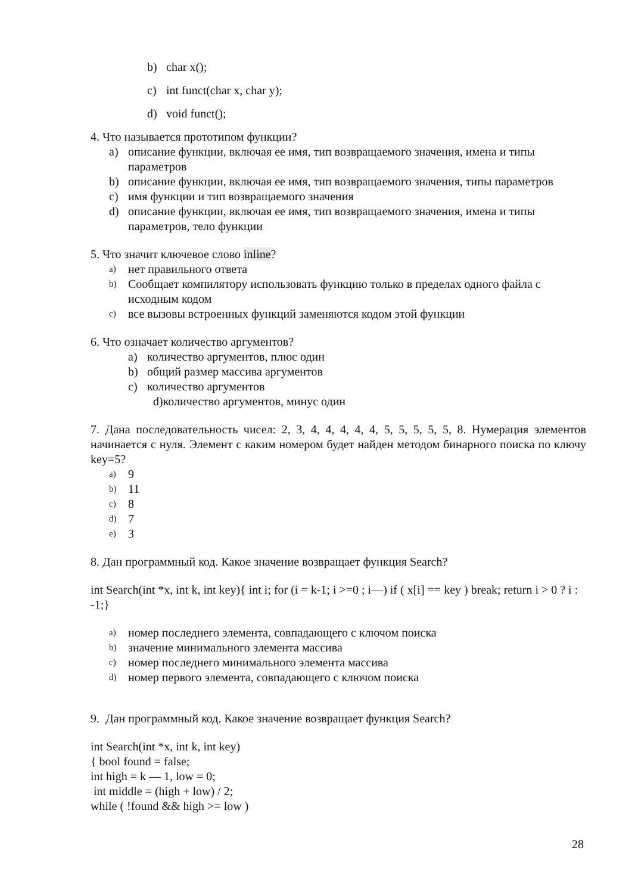b) char x();
c) int funct(char x, char y);
d) void funct();
4. Что называется прототипом функции?
a) описание функции, включая ее имя, тип возвращаемого значения, имена и типы параметров
b) описание функции, включая ее имя, тип возвращаемого значения, типы параметров
c) имя функции и тип возвращаемого значения
d) описание функции, включая ее имя, тип возвращаемого значения, имена и типы параметров, тело функции
5. Что значит ключевое слово inline?
a) нет правильного ответа
b) Сообщает компилятору использовать функцию только в пределах одного файла с исходным кодом
c) все вызовы встроенных функций заменяются кодом этой функции
6. Что означает количество аргументов?
a) количество аргументов, плюс один
b) общий размер массива аргументов
c) количество аргументов
d) количество аргументов, минус один
7. Дана последовательность чисел: 2, 3, 4, 4, 4, 4, 4, 5, 5, 5, 5, 5, 8. Нумерация элементов начинается с нуля. Элемент с каким номером будет найден методом бинарного поиска по ключу key=5?
a) 9
b) 11
c) 8
d) 7
e) 3
8. Дан программный код. Какое значение возвращает функция Search?
int Search(int *x, int k, int key){ int i; for (i = k-1; i >=0 ; i—) if ( x[i] == key ) break; return i > 0 ? i : -1;}
a) номер последнего элемента, совпадающего с ключом поиска
b) значение минимального элемента массива
c) номер последнего минимального элемента массива
d) номер первого элемента, совпадающего с ключом поиска
9. Дан программный код. Какое значение возвращает функция Search?
int Search(int *x, int k, int key)
{ bool found = false;
int high = k — 1, low = 0;
int middle = (high + low) / 2;
while ( !found && high >= low )
28